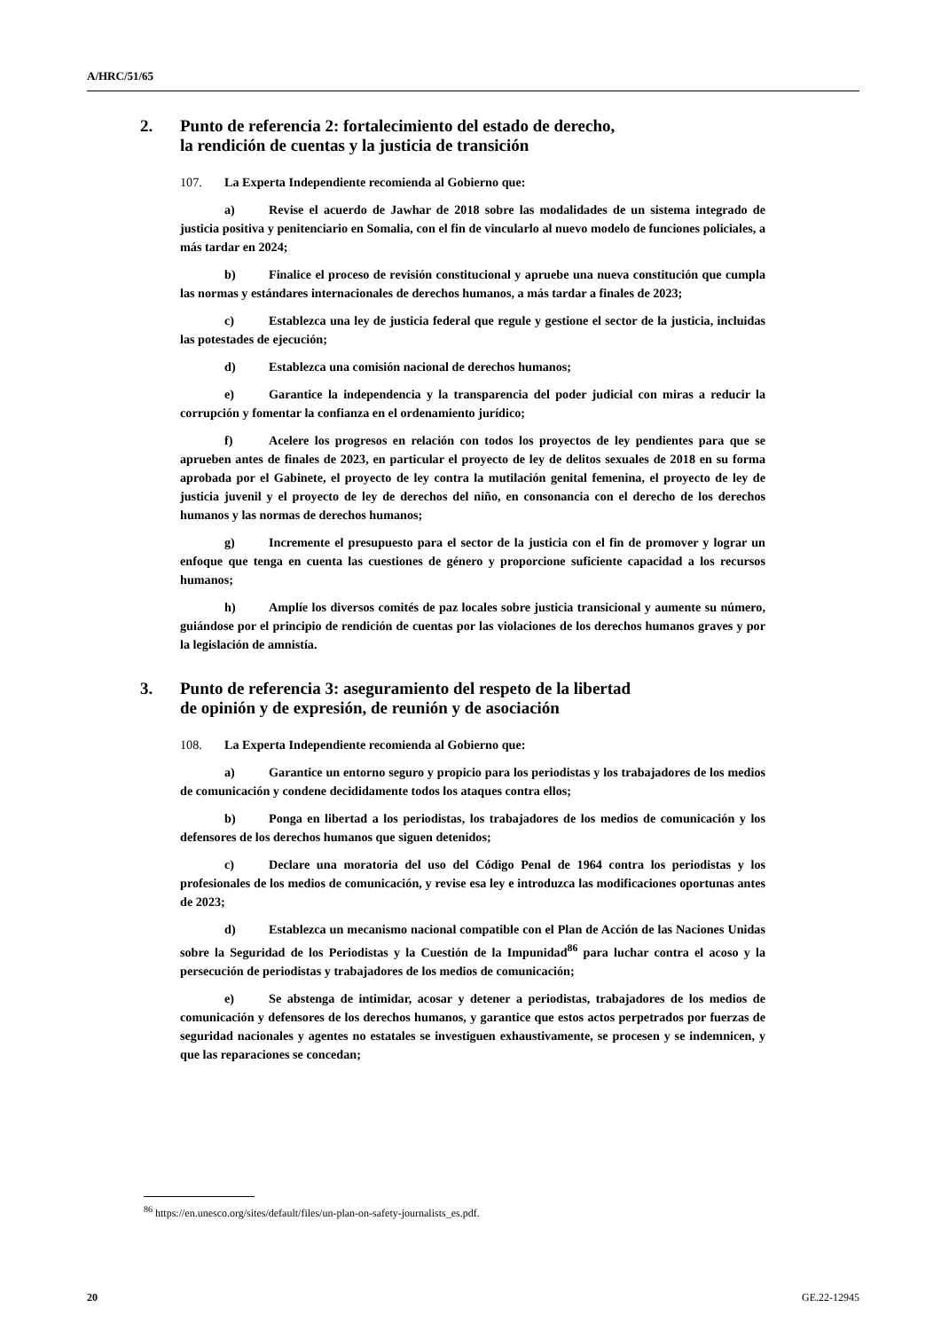A/HRC/51/65
2. Punto de referencia 2: fortalecimiento del estado de derecho,
la rendición de cuentas y la justicia de transición
107. La Experta Independiente recomienda al Gobierno que:
a) Revise el acuerdo de Jawhar de 2018 sobre las modalidades de un sistema integrado de justicia positiva y penitenciario en Somalia, con el fin de vincularlo al nuevo modelo de funciones policiales, a más tardar en 2024;
b) Finalice el proceso de revisión constitucional y apruebe una nueva constitución que cumpla las normas y estándares internacionales de derechos humanos, a más tardar a finales de 2023;
c) Establezca una ley de justicia federal que regule y gestione el sector de la justicia, incluidas las potestades de ejecución;
d) Establezca una comisión nacional de derechos humanos;
e) Garantice la independencia y la transparencia del poder judicial con miras a reducir la corrupción y fomentar la confianza en el ordenamiento jurídico;
f) Acelere los progresos en relación con todos los proyectos de ley pendientes para que se aprueben antes de finales de 2023, en particular el proyecto de ley de delitos sexuales de 2018 en su forma aprobada por el Gabinete, el proyecto de ley contra la mutilación genital femenina, el proyecto de ley de justicia juvenil y el proyecto de ley de derechos del niño, en consonancia con el derecho de los derechos humanos y las normas de derechos humanos;
g) Incremente el presupuesto para el sector de la justicia con el fin de promover y lograr un enfoque que tenga en cuenta las cuestiones de género y proporcione suficiente capacidad a los recursos humanos;
h) Amplíe los diversos comités de paz locales sobre justicia transicional y aumente su número, guiándose por el principio de rendición de cuentas por las violaciones de los derechos humanos graves y por la legislación de amnistía.
3. Punto de referencia 3: aseguramiento del respeto de la libertad
de opinión y de expresión, de reunión y de asociación
108. La Experta Independiente recomienda al Gobierno que:
a) Garantice un entorno seguro y propicio para los periodistas y los trabajadores de los medios de comunicación y condene decididamente todos los ataques contra ellos;
b) Ponga en libertad a los periodistas, los trabajadores de los medios de comunicación y los defensores de los derechos humanos que siguen detenidos;
c) Declare una moratoria del uso del Código Penal de 1964 contra los periodistas y los profesionales de los medios de comunicación, y revise esa ley e introduzca las modificaciones oportunas antes de 2023;
d) Establezca un mecanismo nacional compatible con el Plan de Acción de las Naciones Unidas sobre la Seguridad de los Periodistas y la Cuestión de la Impunidad<sup>86</sup> para luchar contra el acoso y la persecución de periodistas y trabajadores de los medios de comunicación;
e) Se abstenga de intimidar, acosar y detener a periodistas, trabajadores de los medios de comunicación y defensores de los derechos humanos, y garantice que estos actos perpetrados por fuerzas de seguridad nacionales y agentes no estatales se investiguen exhaustivamente, se procesen y se indemnicen, y que las reparaciones se concedan;
<sup>86</sup> https://en.unesco.org/sites/default/files/un-plan-on-safety-journalists_es.pdf.
20 GE.22-12945